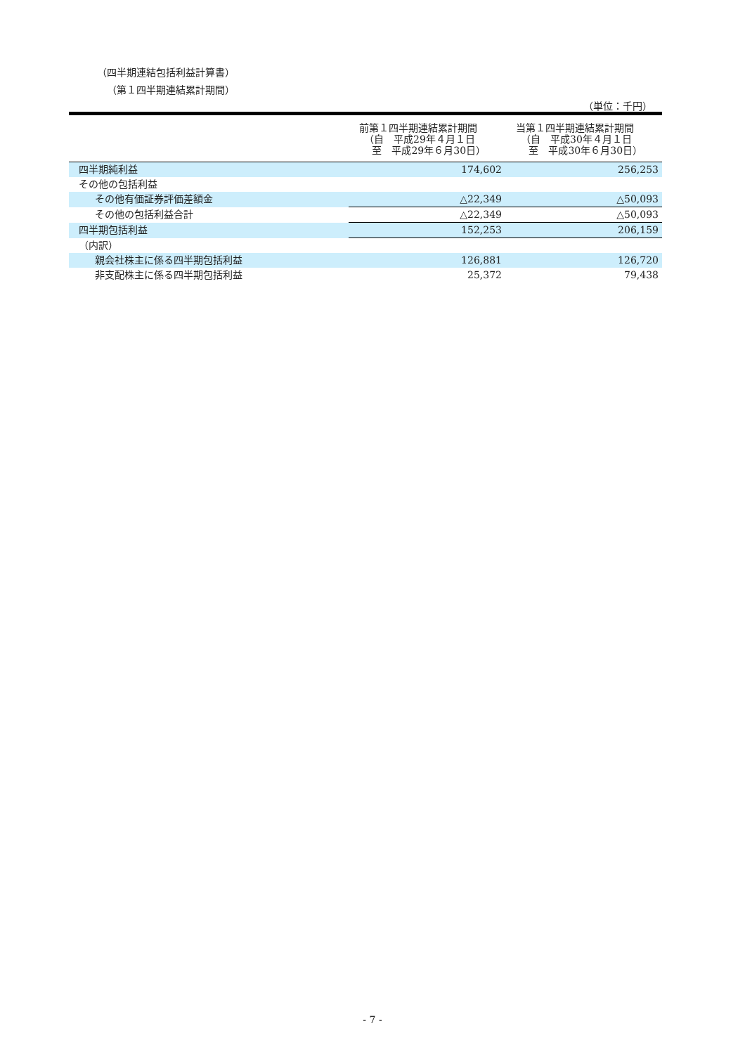（四半期連結包括利益計算書）
（第１四半期連結累計期間）
（単位：千円）
| | 前第１四半期連結累計期間 （自 平成29年４月１日 至 平成29年６月30日） | 当第１四半期連結累計期間 （自 平成30年４月１日 至 平成30年６月30日） |
| --- | --- | --- |
| 四半期純利益 | 174,602 | 256,253 |
| その他の包括利益 | | |
| その他有価証券評価差額金 | △22,349 | △50,093 |
| その他の包括利益合計 | △22,349 | △50,093 |
| 四半期包括利益 | 152,253 | 206,159 |
| （内訳） | | |
| 親会社株主に係る四半期包括利益 | 126,881 | 126,720 |
| 非支配株主に係る四半期包括利益 | 25,372 | 79,438 |
- 7 -